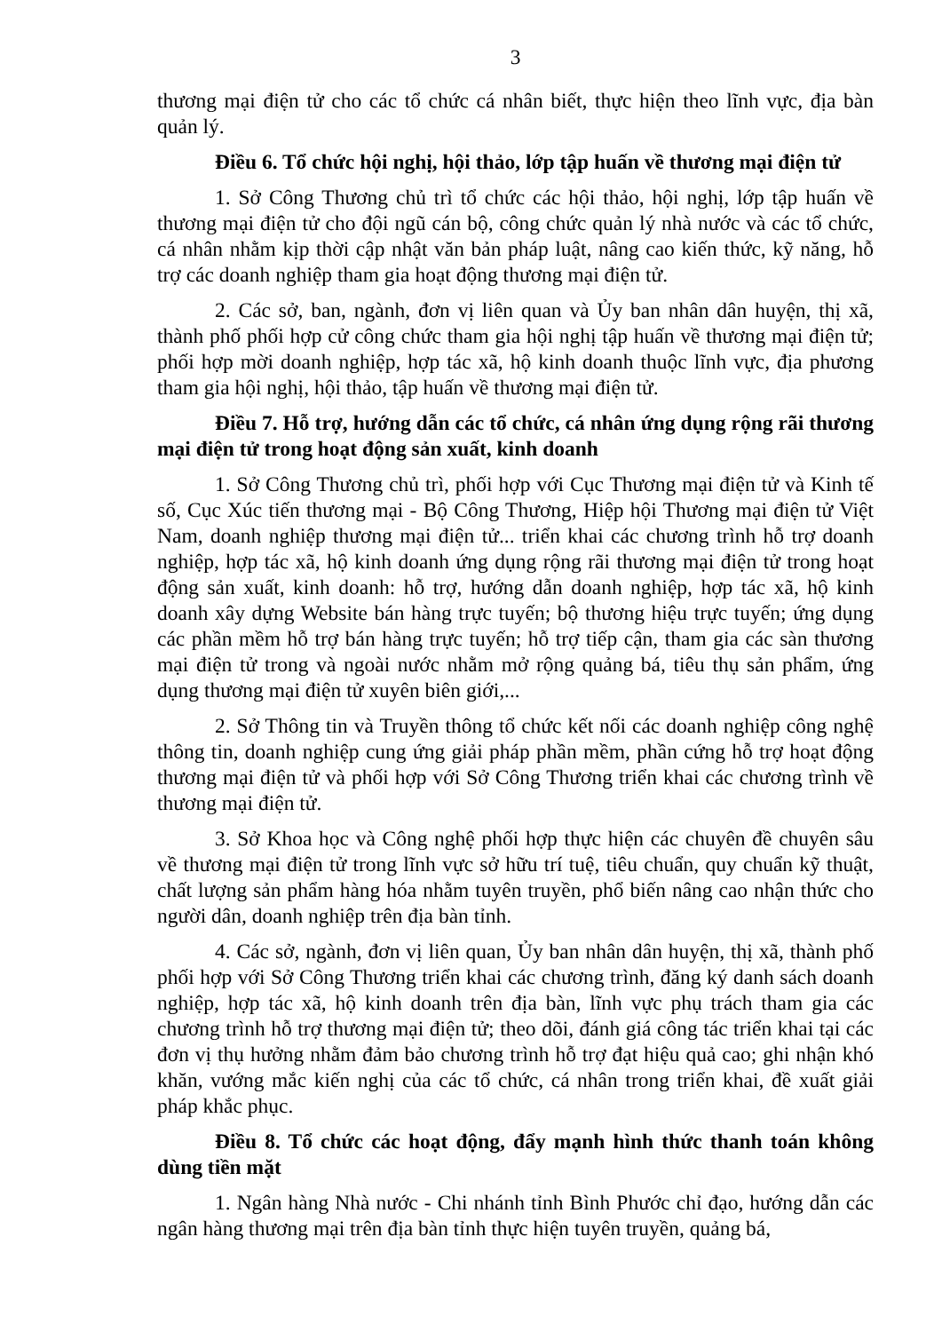3
thương mại điện tử cho các tổ chức cá nhân biết, thực hiện theo lĩnh vực, địa bàn quản lý.
Điều 6. Tổ chức hội nghị, hội thảo, lớp tập huấn về thương mại điện tử
1. Sở Công Thương chủ trì tổ chức các hội thảo, hội nghị, lớp tập huấn về thương mại điện tử cho đội ngũ cán bộ, công chức quản lý nhà nước và các tổ chức, cá nhân nhằm kịp thời cập nhật văn bản pháp luật, nâng cao kiến thức, kỹ năng, hỗ trợ các doanh nghiệp tham gia hoạt động thương mại điện tử.
2. Các sở, ban, ngành, đơn vị liên quan và Ủy ban nhân dân huyện, thị xã, thành phố phối hợp cử công chức tham gia hội nghị tập huấn về thương mại điện tử; phối hợp mời doanh nghiệp, hợp tác xã, hộ kinh doanh thuộc lĩnh vực, địa phương tham gia hội nghị, hội thảo, tập huấn về thương mại điện tử.
Điều 7. Hỗ trợ, hướng dẫn các tổ chức, cá nhân ứng dụng rộng rãi thương mại điện tử trong hoạt động sản xuất, kinh doanh
1. Sở Công Thương chủ trì, phối hợp với Cục Thương mại điện tử và Kinh tế số, Cục Xúc tiến thương mại - Bộ Công Thương, Hiệp hội Thương mại điện tử Việt Nam, doanh nghiệp thương mại điện tử... triển khai các chương trình hỗ trợ doanh nghiệp, hợp tác xã, hộ kinh doanh ứng dụng rộng rãi thương mại điện tử trong hoạt động sản xuất, kinh doanh: hỗ trợ, hướng dẫn doanh nghiệp, hợp tác xã, hộ kinh doanh xây dựng Website bán hàng trực tuyến; bộ thương hiệu trực tuyến; ứng dụng các phần mềm hỗ trợ bán hàng trực tuyến; hỗ trợ tiếp cận, tham gia các sàn thương mại điện tử trong và ngoài nước nhằm mở rộng quảng bá, tiêu thụ sản phẩm, ứng dụng thương mại điện tử xuyên biên giới,...
2. Sở Thông tin và Truyền thông tổ chức kết nối các doanh nghiệp công nghệ thông tin, doanh nghiệp cung ứng giải pháp phần mềm, phần cứng hỗ trợ hoạt động thương mại điện tử và phối hợp với Sở Công Thương triển khai các chương trình về thương mại điện tử.
3. Sở Khoa học và Công nghệ phối hợp thực hiện các chuyên đề chuyên sâu về thương mại điện tử trong lĩnh vực sở hữu trí tuệ, tiêu chuẩn, quy chuẩn kỹ thuật, chất lượng sản phẩm hàng hóa nhằm tuyên truyền, phổ biến nâng cao nhận thức cho người dân, doanh nghiệp trên địa bàn tỉnh.
4. Các sở, ngành, đơn vị liên quan, Ủy ban nhân dân huyện, thị xã, thành phố phối hợp với Sở Công Thương triển khai các chương trình, đăng ký danh sách doanh nghiệp, hợp tác xã, hộ kinh doanh trên địa bàn, lĩnh vực phụ trách tham gia các chương trình hỗ trợ thương mại điện tử; theo dõi, đánh giá công tác triển khai tại các đơn vị thụ hưởng nhằm đảm bảo chương trình hỗ trợ đạt hiệu quả cao; ghi nhận khó khăn, vướng mắc kiến nghị của các tổ chức, cá nhân trong triển khai, đề xuất giải pháp khắc phục.
Điều 8. Tổ chức các hoạt động, đẩy mạnh hình thức thanh toán không dùng tiền mặt
1. Ngân hàng Nhà nước - Chi nhánh tỉnh Bình Phước chỉ đạo, hướng dẫn các ngân hàng thương mại trên địa bàn tỉnh thực hiện tuyên truyền, quảng bá,